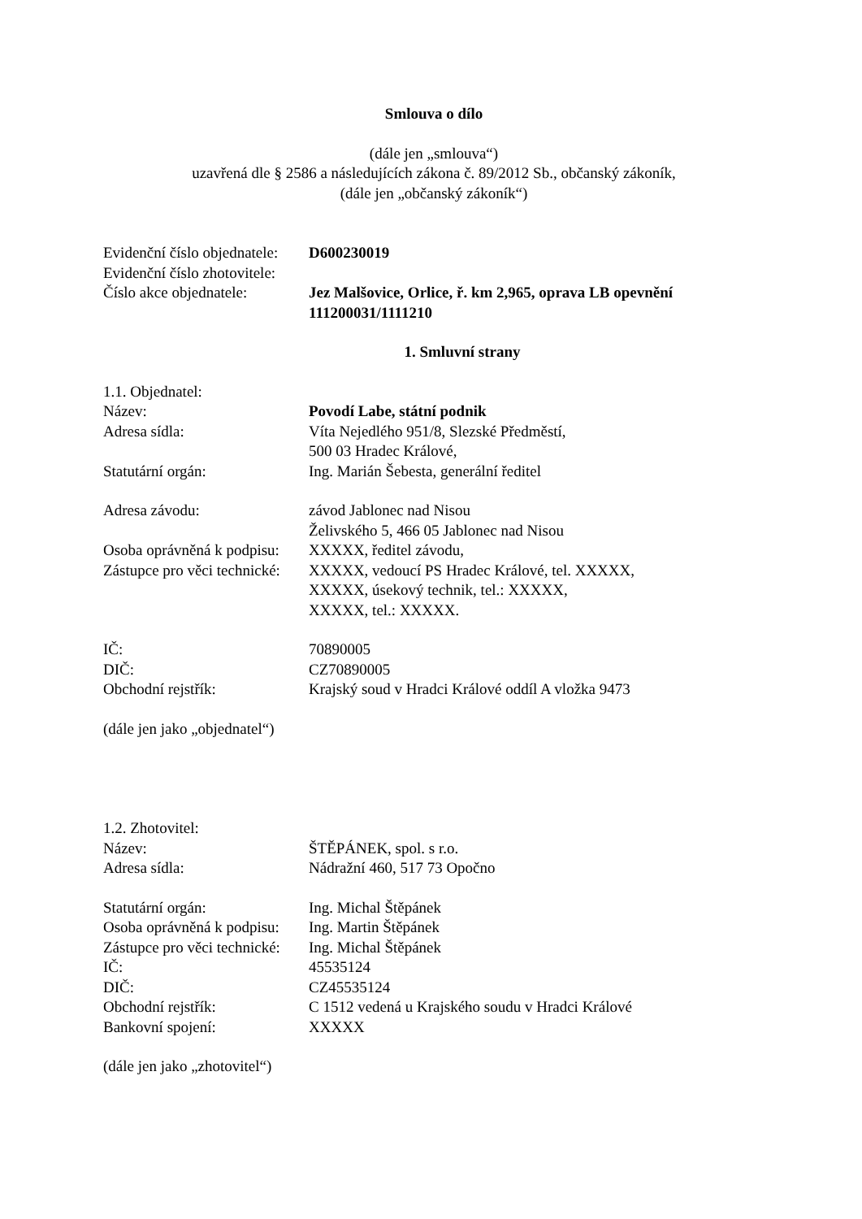Smlouva o dílo
(dále jen „smlouva“)
uzavřená dle § 2586 a následujících zákona č. 89/2012 Sb., občanský zákoník,
(dále jen „občanský zákoník“)
| Evidenční číslo objednatele: | D600230019 |
| Evidenční číslo zhotovitele: | |
| Číslo akce objednatele: | Jez Malšovice, Orlice, ř. km 2,965, oprava LB opevnění 111200031/1111210 |
1. Smluvní strany
| 1.1. Objednatel: | |
| Název: | Povodí Labe, státní podnik |
| Adresa sídla: | Víta Nejedlého 951/8, Slezské Předměstí, 500 03 Hradec Králové, |
| Statutární orgán: | Ing. Marián Šebesta, generální ředitel |
| Adresa závodu: | závod Jablonec nad Nisou Želivského 5, 466 05 Jablonec nad Nisou |
| Osoba oprávněná k podpisu: | XXXXX, ředitel závodu, |
| Zástupce pro věci technické: | XXXXX, vedoucí PS Hradec Králové, tel. XXXXX, XXXXX, úsekový technik, tel.: XXXXX, XXXXX, tel.: XXXXX. |
| IČ: | 70890005 |
| DIČ: | CZ70890005 |
| Obchodní rejstřík: | Krajský soud v Hradci Králové oddíl A vložka 9473 |
(dále jen jako „objednatel“)
| 1.2. Zhotovitel: | |
| Název: | ŠTĚPÁNEK, spol. s r.o. |
| Adresa sídla: | Nádražní 460, 517 73 Opočno |
| Statutární orgán: | Ing. Michal Štěpánek |
| Osoba oprávněná k podpisu: | Ing. Martin Štěpánek |
| Zástupce pro věci technické: | Ing. Michal Štěpánek |
| IČ: | 45535124 |
| DIČ: | CZ45535124 |
| Obchodní rejstřík: | C 1512 vedená u Krajského soudu v Hradci Králové |
| Bankovní spojení: | XXXXX |
(dále jen jako „zhotovitel“)